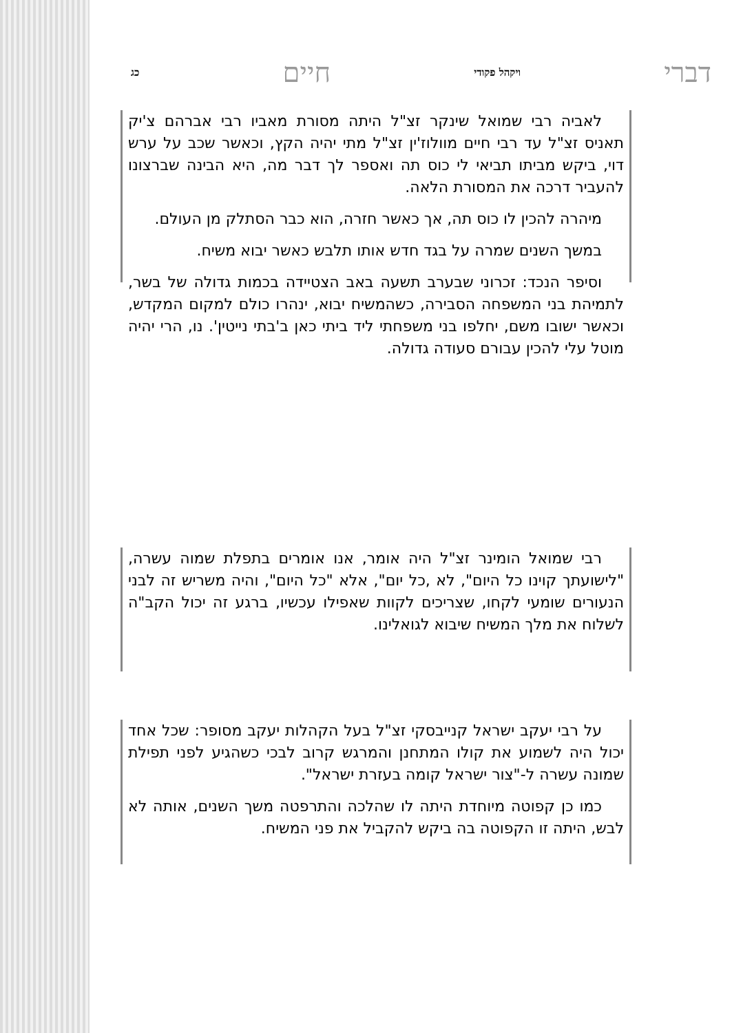דברי ויקהל פקודי חיים כג
לאביה רבי שמואל שינקר זצ"ל היתה מסורת מאביו רבי אברהם צ'יק תאניס זצ"ל עד רבי חיים מוולוז'ין זצ"ל מתי יהיה הקץ, וכאשר שכב על ערש דוי, ביקש מביתו תביאי לי כוס תה ואספר לך דבר מה, היא הבינה שברצונו להעביר דרכה את המסורת הלאה.
מיהרה להכין לו כוס תה, אך כאשר חזרה, הוא כבר הסתלק מן העולם.
במשך השנים שמרה על בגד חדש אותו תלבש כאשר יבוא משיח.
וסיפר הנכד: זכרוני שבערב תשעה באב הצטיידה בכמות גדולה של בשר, לתמיהת בני המשפחה הסבירה, כשהמשיח יבוא, ינהרו כולם למקום המקדש, וכאשר ישובו משם, יחלפו בני משפחתי ליד ביתי כאן ב'בתי נייטין'. נו, הרי יהיה מוטל עלי להכין עבורם סעודה גדולה.
רבי שמואל הומינר זצ"ל היה אומר, אנו אומרים בתפלת שמוה עשרה, "לישועתך קוינו כל היום", לא ,כל יום", אלא "כל היום", והיה משריש זה לבני הנעורים שומעי לקחו, שצריכים לקוות שאפילו עכשיו, ברגע זה יכול הקב"ה לשלוח את מלך המשיח שיבוא לגואלינו.
על רבי יעקב ישראל קנייבסקי זצ"ל בעל הקהלות יעקב מסופר: שכל אחד יכול היה לשמוע את קולו המתחנן והמרגש קרוב לבכי כשהגיע לפני תפילת שמונה עשרה ל-"צור ישראל קומה בעזרת ישראל".
כמו כן קפוטה מיוחדת היתה לו שהלכה והתרפטה משך השנים, אותה לא לבש, היתה זו הקפוטה בה ביקש להקביל את פני המשיח.